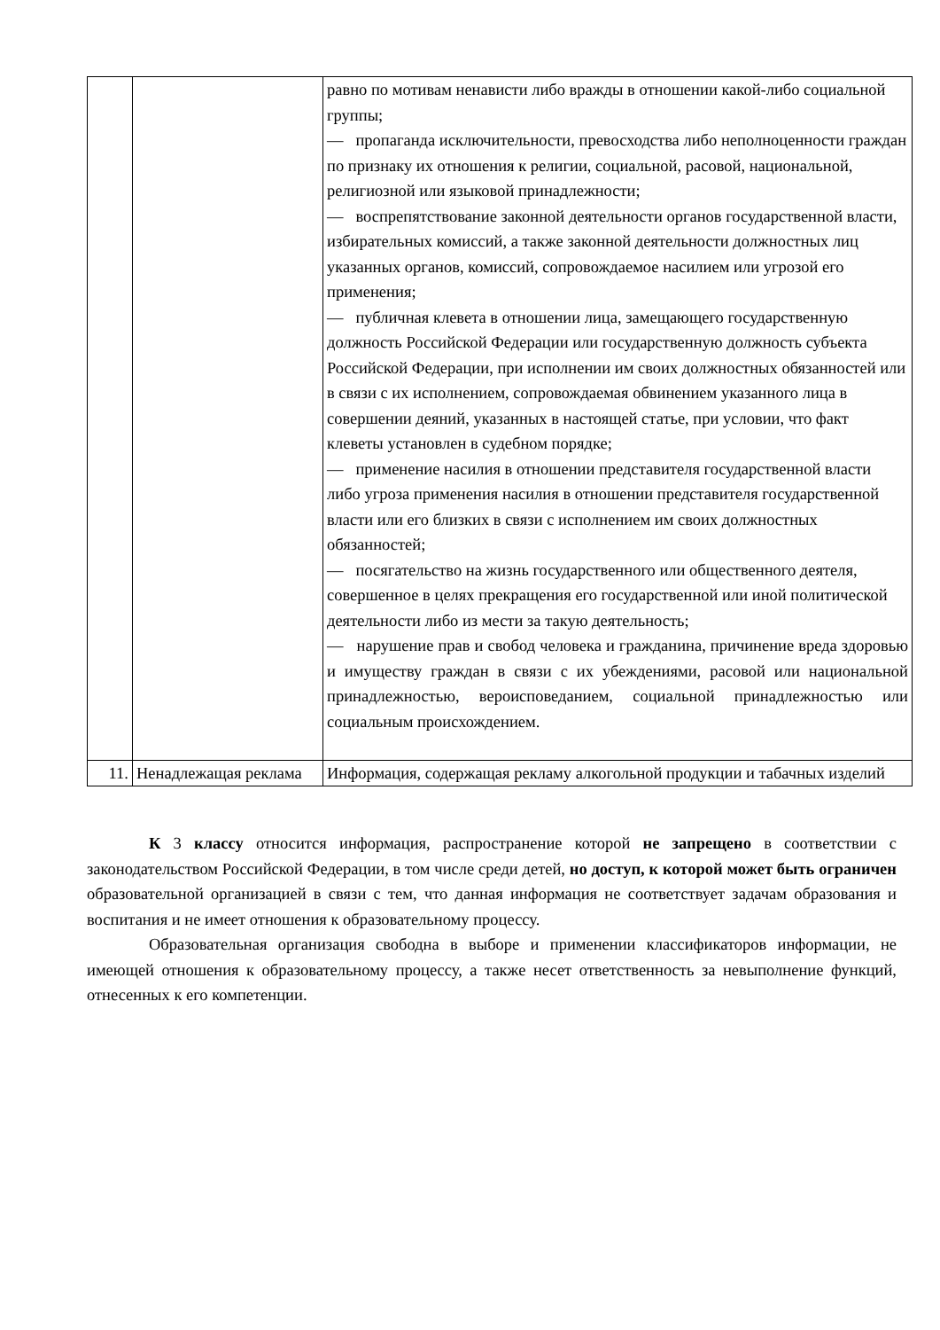| | | равно по мотивам ненависти либо вражды в отношении какой-либо социальной группы; — пропаганда исключительности, превосходства либо неполноценности граждан по признаку их отношения к религии, социальной, расовой, национальной, религиозной или языковой принадлежности; — воспрепятствование законной деятельности органов государственной власти, избирательных комиссий, а также законной деятельности должностных лиц указанных органов, комиссий, сопровождаемое насилием или угрозой его применения; — публичная клевета в отношении лица, замещающего государственную должность Российской Федерации или государственную должность субъекта Российской Федерации, при исполнении им своих должностных обязанностей или в связи с их исполнением, сопровождаемая обвинением указанного лица в совершении деяний, указанных в настоящей статье, при условии, что факт клеветы установлен в судебном порядке; — применение насилия в отношении представителя государственной власти либо угроза применения насилия в отношении представителя государственной власти или его близких в связи с исполнением им своих должностных обязанностей; — посягательство на жизнь государственного или общественного деятеля, совершенное в целях прекращения его государственной или иной политической деятельности либо из мести за такую деятельность; — нарушение прав и свобод человека и гражданина, причинение вреда здоровью и имуществу граждан в связи с их убеждениями, расовой или национальной принадлежностью, вероисповеданием, социальной принадлежностью или социальным происхождением. |
| 11. | Ненадлежащая реклама | Информация, содержащая рекламу алкогольной продукции и табачных изделий |
К 3 классу относится информация, распространение которой не запрещено в соответствии с законодательством Российской Федерации, в том числе среди детей, но доступ, к которой может быть ограничен образовательной организацией в связи с тем, что данная информация не соответствует задачам образования и воспитания и не имеет отношения к образовательному процессу.
Образовательная организация свободна в выборе и применении классификаторов информации, не имеющей отношения к образовательному процессу, а также несет ответственность за невыполнение функций, отнесенных к его компетенции.